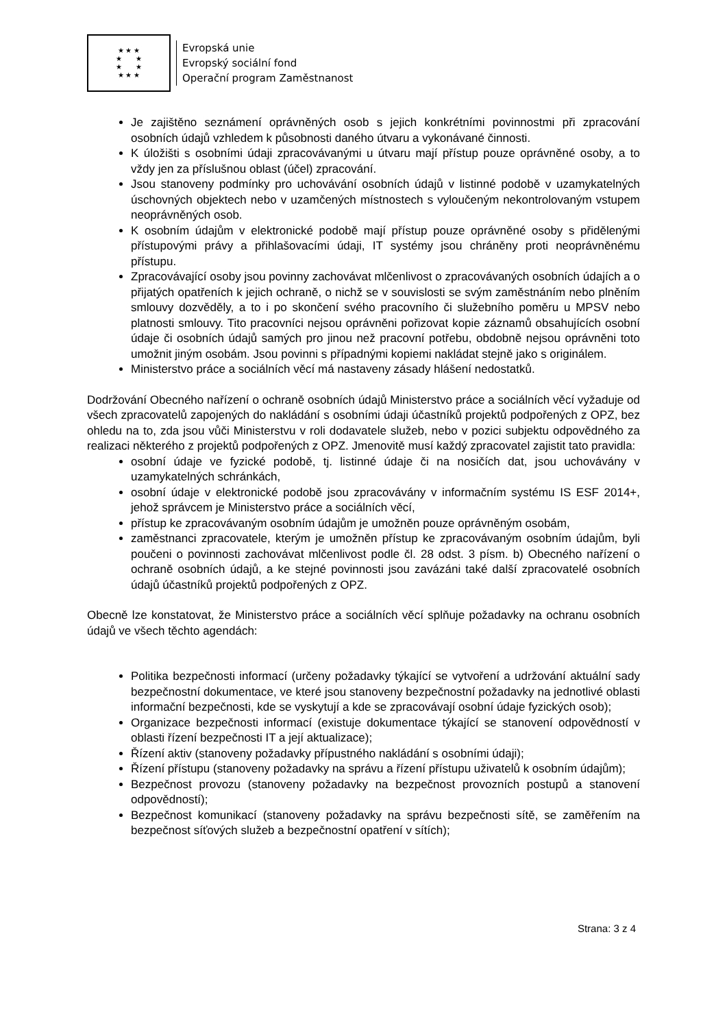★ ★ ★
★ ★
★ ★
★ ★ ★
Evropská unie
Evropský sociální fond
Operační program Zaměstnanost
Je zajištěno seznámení oprávněných osob s jejich konkrétními povinnostmi při zpracování osobních údajů vzhledem k působnosti daného útvaru a vykonávané činnosti.
K úložišti s osobními údaji zpracovávanými u útvaru mají přístup pouze oprávněné osoby, a to vždy jen za příslušnou oblast (účel) zpracování.
Jsou stanoveny podmínky pro uchovávání osobních údajů v listinné podobě v uzamykatelných úschovných objektech nebo v uzamčených místnostech s vyloučeným nekontrolovaným vstupem neoprávněných osob.
K osobním údajům v elektronické podobě mají přístup pouze oprávněné osoby s přidělenými přístupovými právy a přihlašovacími údaji, IT systémy jsou chráněny proti neoprávněnému přístupu.
Zpracovávající osoby jsou povinny zachovávat mlčenlivost o zpracovávaných osobních údajích a o přijatých opatřeních k jejich ochraně, o nichž se v souvislosti se svým zaměstnáním nebo plněním smlouvy dozvěděly, a to i po skončení svého pracovního či služebního poměru u MPSV nebo platnosti smlouvy. Tito pracovníci nejsou oprávněni pořizovat kopie záznamů obsahujících osobní údaje či osobních údajů samých pro jinou než pracovní potřebu, obdobně nejsou oprávněni toto umožnit jiným osobám. Jsou povinni s případnými kopiemi nakládat stejně jako s originálem.
Ministerstvo práce a sociálních věcí má nastaveny zásady hlášení nedostatků.
Dodržování Obecného nařízení o ochraně osobních údajů Ministerstvo práce a sociálních věcí vyžaduje od všech zpracovatelů zapojených do nakládání s osobními údaji účastníků projektů podpořených z OPZ, bez ohledu na to, zda jsou vůči Ministerstvu v roli dodavatele služeb, nebo v pozici subjektu odpovědného za realizaci některého z projektů podpořených z OPZ. Jmenovitě musí každý zpracovatel zajistit tato pravidla:
osobní údaje ve fyzické podobě, tj. listinné údaje či na nosičích dat, jsou uchovávány v uzamykatelných schránkách,
osobní údaje v elektronické podobě jsou zpracovávány v informačním systému IS ESF 2014+, jehož správcem je Ministerstvo práce a sociálních věcí,
přístup ke zpracovávaným osobním údajům je umožněn pouze oprávněným osobám,
zaměstnanci zpracovatele, kterým je umožněn přístup ke zpracovávaným osobním údajům, byli poučeni o povinnosti zachovávat mlčenlivost podle čl. 28 odst. 3 písm. b) Obecného nařízení o ochraně osobních údajů, a ke stejné povinnosti jsou zavázáni také další zpracovatelé osobních údajů účastníků projektů podpořených z OPZ.
Obecně lze konstatovat, že Ministerstvo práce a sociálních věcí splňuje požadavky na ochranu osobních údajů ve všech těchto agendách:
Politika bezpečnosti informací (určeny požadavky týkající se vytvoření a udržování aktuální sady bezpečnostní dokumentace, ve které jsou stanoveny bezpečnostní požadavky na jednotlivé oblasti informační bezpečnosti, kde se vyskytují a kde se zpracovávají osobní údaje fyzických osob);
Organizace bezpečnosti informací (existuje dokumentace týkající se stanovení odpovědností v oblasti řízení bezpečnosti IT a její aktualizace);
Řízení aktiv (stanoveny požadavky přípustného nakládání s osobními údaji);
Řízení přístupu (stanoveny požadavky na správu a řízení přístupu uživatelů k osobním údajům);
Bezpečnost provozu (stanoveny požadavky na bezpečnost provozních postupů a stanovení odpovědností);
Bezpečnost komunikací (stanoveny požadavky na správu bezpečnosti sítě, se zaměřením na bezpečnost síťových služeb a bezpečnostní opatření v sítích);
Strana: 3 z 4